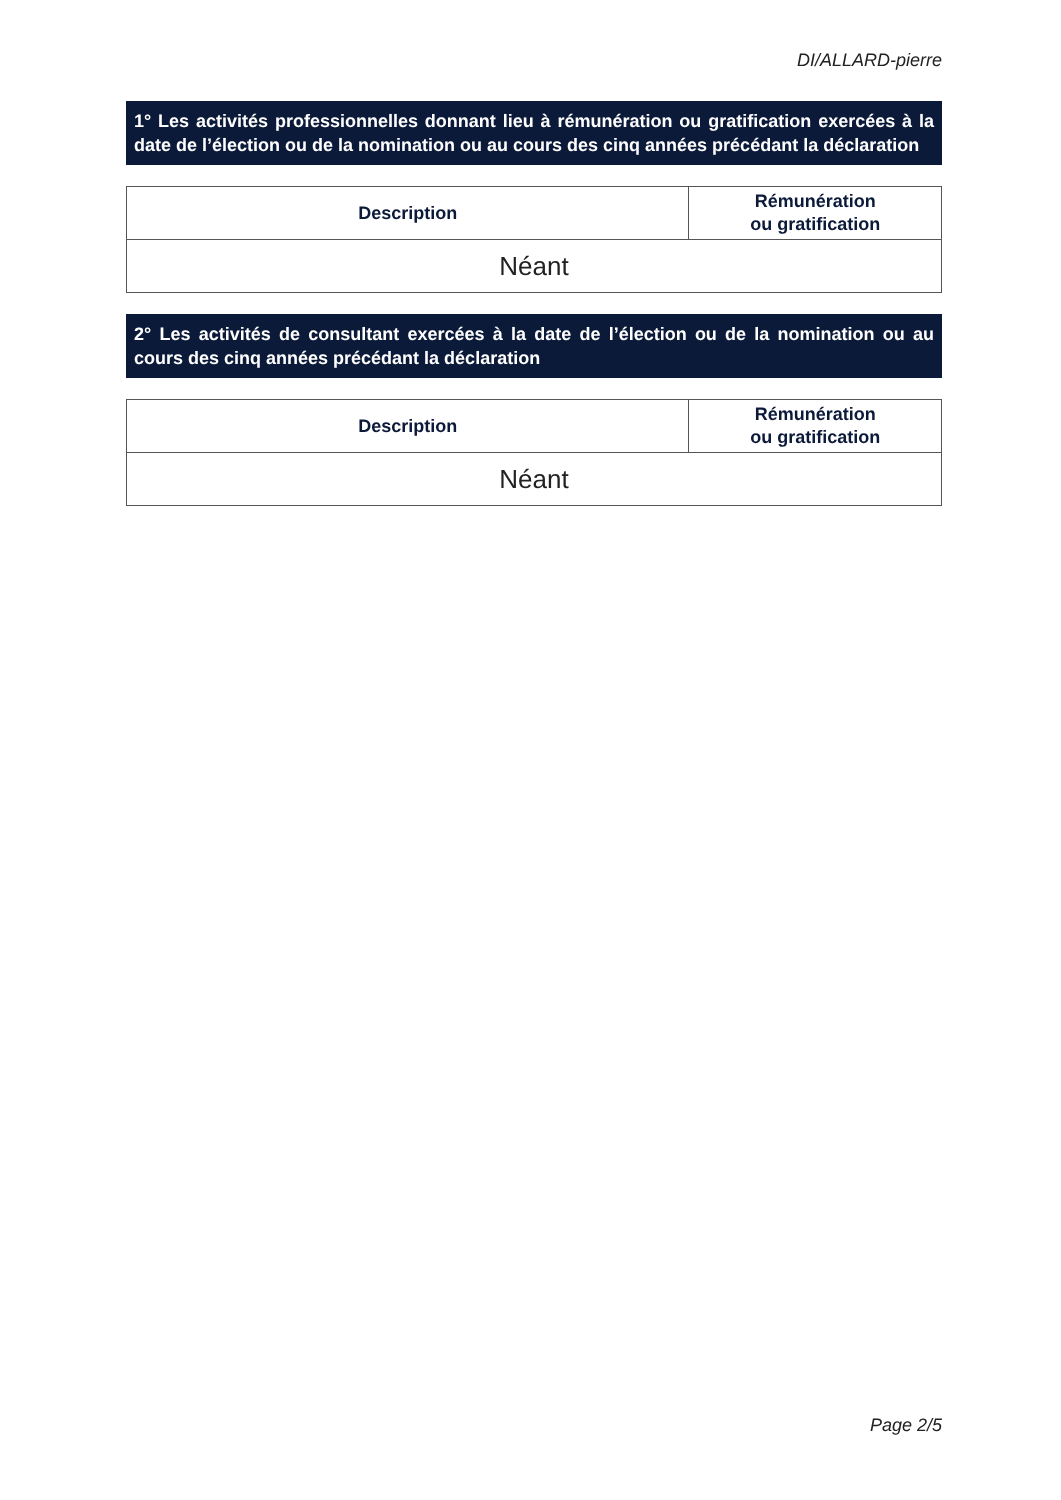DI/ALLARD-pierre
1° Les activités professionnelles donnant lieu à rémunération ou gratification exercées à la date de l’élection ou de la nomination ou au cours des cinq années précédant la déclaration
| Description | Rémunération ou gratification |
| --- | --- |
| Néant | |
2° Les activités de consultant exercées à la date de l’élection ou de la nomination ou au cours des cinq années précédant la déclaration
| Description | Rémunération ou gratification |
| --- | --- |
| Néant | |
Page 2/5